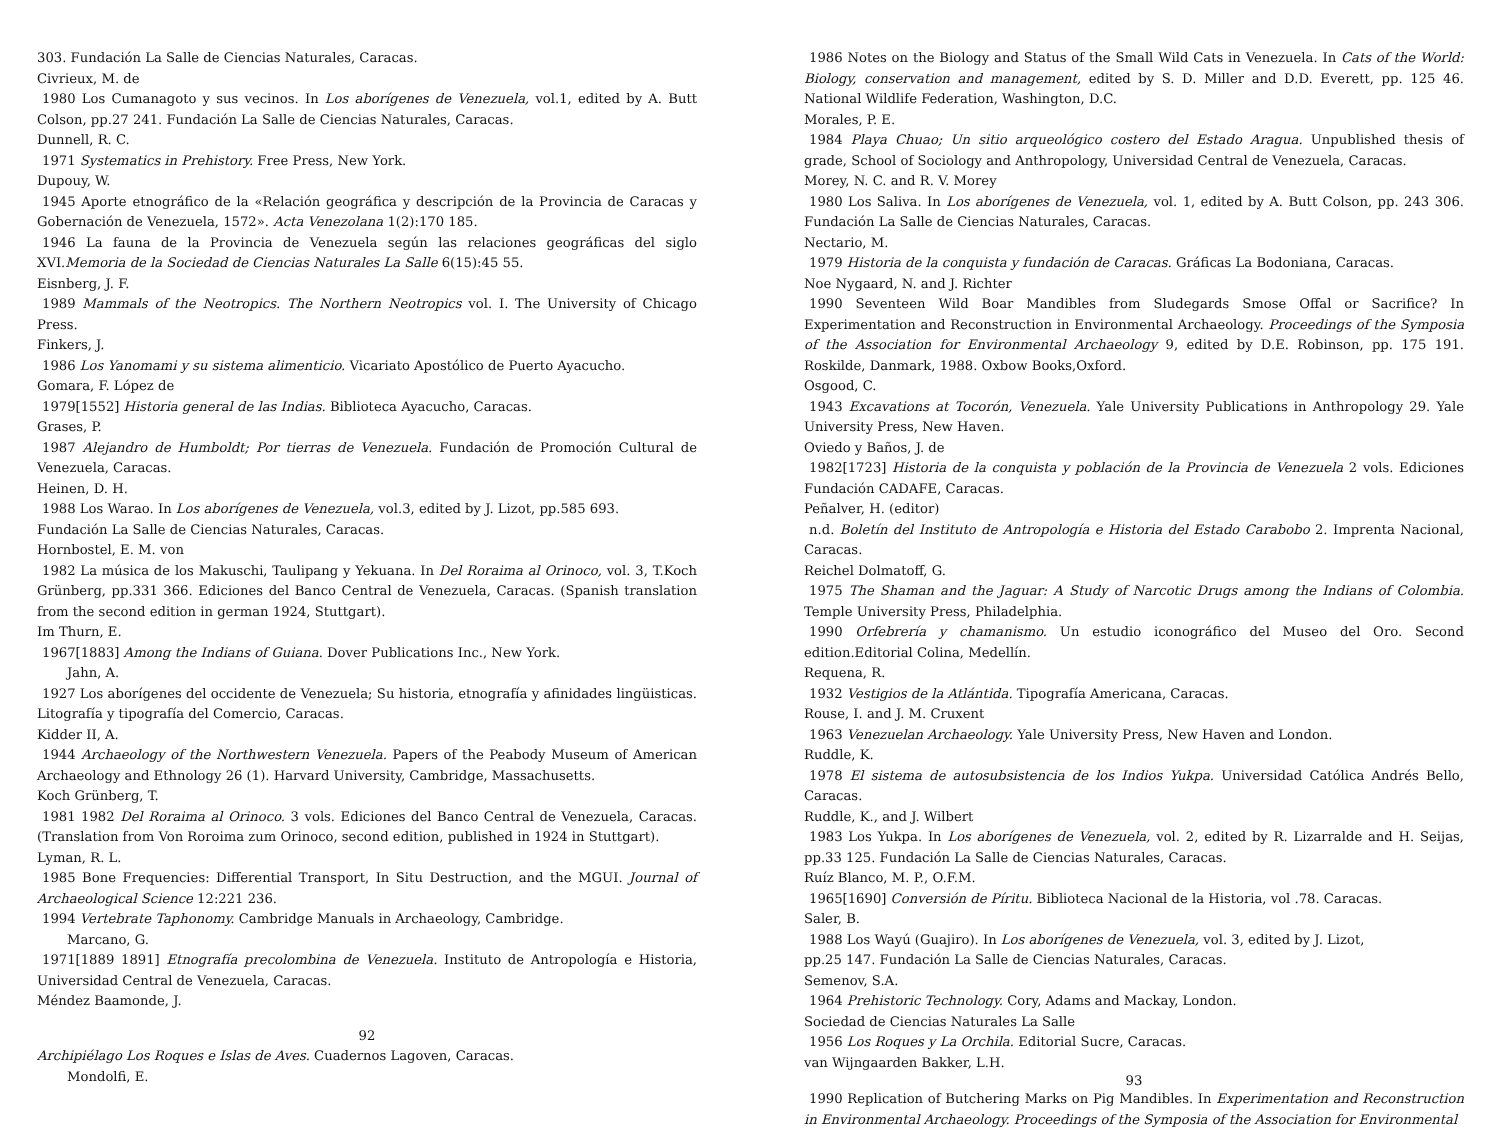303. Fundación La Salle de Ciencias Naturales, Caracas.
Civrieux, M. de
1980 Los Cumanagoto y sus vecinos. In Los aborígenes de Venezuela, vol.1, edited by A. Butt Colson, pp.27 241. Fundación La Salle de Ciencias Naturales, Caracas.
Dunnell, R. C.
1971 Systematics in Prehistory. Free Press, New York.
Dupouy, W.
1945 Aporte etnográfico de la «Relación geográfica y descripción de la Provincia de Caracas y Gobernación de Venezuela, 1572». Acta Venezolana 1(2):170 185.
1946 La fauna de la Provincia de Venezuela según las relaciones geográficas del siglo XVI.Memoria de la Sociedad de Ciencias Naturales La Salle 6(15):45 55.
Eisnberg, J. F.
1989 Mammals of the Neotropics. The Northern Neotropics vol. I. The University of Chicago Press.
Finkers, J.
1986 Los Yanomami y su sistema alimenticio. Vicariato Apostólico de Puerto Ayacucho.
Gomara, F. López de
1979[1552] Historia general de las Indias. Biblioteca Ayacucho, Caracas.
Grases, P.
1987 Alejandro de Humboldt; Por tierras de Venezuela. Fundación de Promoción Cultural de Venezuela, Caracas.
Heinen, D. H.
1988 Los Warao. In Los aborígenes de Venezuela, vol.3, edited by J. Lizot, pp.585 693.
Fundación La Salle de Ciencias Naturales, Caracas.
Hornbostel, E. M. von
1982 La música de los Makuschi, Taulipang y Yekuana. In Del Roraima al Orinoco, vol. 3, T.Koch Grünberg, pp.331 366. Ediciones del Banco Central de Venezuela, Caracas. (Spanish translation from the second edition in german 1924, Stuttgart).
Im Thurn, E.
1967[1883] Among the Indians of Guiana. Dover Publications Inc., New York.
Jahn, A.
1927 Los aborígenes del occidente de Venezuela; Su historia, etnografía y afinidades lingüisticas. Litografía y tipografía del Comercio, Caracas.
Kidder II, A.
1944 Archaeology of the Northwestern Venezuela. Papers of the Peabody Museum of American Archaeology and Ethnology 26 (1). Harvard University, Cambridge, Massachusetts.
Koch Grünberg, T.
1981 1982 Del Roraima al Orinoco. 3 vols. Ediciones del Banco Central de Venezuela, Caracas. (Translation from Von Roroima zum Orinoco, second edition, published in 1924 in Stuttgart).
Lyman, R. L.
1985 Bone Frequencies: Differential Transport, In Situ Destruction, and the MGUI. Journal of Archaeological Science 12:221 236.
1994 Vertebrate Taphonomy. Cambridge Manuals in Archaeology, Cambridge.
Marcano, G.
1971[1889 1891] Etnografía precolombina de Venezuela. Instituto de Antropología e Historia, Universidad Central de Venezuela, Caracas.
Méndez Baamonde, J.
92
Archipiélago Los Roques e Islas de Aves. Cuadernos Lagoven, Caracas.
Mondolfi, E.
1986 Notes on the Biology and Status of the Small Wild Cats in Venezuela. In Cats of the World: Biology, conservation and management, edited by S. D. Miller and D.D. Everett, pp. 125 46. National Wildlife Federation, Washington, D.C.
Morales, P. E.
1984 Playa Chuao; Un sitio arqueológico costero del Estado Aragua. Unpublished thesis of grade, School of Sociology and Anthropology, Universidad Central de Venezuela, Caracas.
Morey, N. C. and R. V. Morey
1980 Los Saliva. In Los aborígenes de Venezuela, vol. 1, edited by A. Butt Colson, pp. 243 306. Fundación La Salle de Ciencias Naturales, Caracas.
Nectario, M.
1979 Historia de la conquista y fundación de Caracas. Gráficas La Bodoniana, Caracas.
Noe Nygaard, N. and J. Richter
1990 Seventeen Wild Boar Mandibles from Sludegards Smose Offal or Sacrifice? In Experimentation and Reconstruction in Environmental Archaeology. Proceedings of the Symposia of the Association for Environmental Archaeology 9, edited by D.E. Robinson, pp. 175 191. Roskilde, Danmark, 1988. Oxbow Books,Oxford.
Osgood, C.
1943 Excavations at Tocorón, Venezuela. Yale University Publications in Anthropology 29. Yale University Press, New Haven.
Oviedo y Baños, J. de
1982[1723] Historia de la conquista y población de la Provincia de Venezuela 2 vols. Ediciones Fundación CADAFE, Caracas.
Peñalver, H. (editor)
n.d. Boletín del Instituto de Antropología e Historia del Estado Carabobo 2. Imprenta Nacional, Caracas.
Reichel Dolmatoff, G.
1975 The Shaman and the Jaguar: A Study of Narcotic Drugs among the Indians of Colombia. Temple University Press, Philadelphia.
1990 Orfebrería y chamanismo. Un estudio iconográfico del Museo del Oro. Second edition.Editorial Colina, Medellín.
Requena, R.
1932 Vestigios de la Atlántida. Tipografía Americana, Caracas.
Rouse, I. and J. M. Cruxent
1963 Venezuelan Archaeology. Yale University Press, New Haven and London.
Ruddle, K.
1978 El sistema de autosubsistencia de los Indios Yukpa. Universidad Católica Andrés Bello, Caracas.
Ruddle, K., and J. Wilbert
1983 Los Yukpa. In Los aborígenes de Venezuela, vol. 2, edited by R. Lizarralde and H. Seijas, pp.33 125. Fundación La Salle de Ciencias Naturales, Caracas.
Ruíz Blanco, M. P., O.F.M.
1965[1690] Conversión de Píritu. Biblioteca Nacional de la Historia, vol .78. Caracas.
Saler, B.
1988 Los Wayú (Guajiro). In Los aborígenes de Venezuela, vol. 3, edited by J. Lizot,
pp.25 147. Fundación La Salle de Ciencias Naturales, Caracas.
Semenov, S.A.
1964 Prehistoric Technology. Cory, Adams and Mackay, London.
Sociedad de Ciencias Naturales La Salle
1956 Los Roques y La Orchila. Editorial Sucre, Caracas.
van Wijngaarden Bakker, L.H.
93
1990 Replication of Butchering Marks on Pig Mandibles. In Experimentation and Reconstruction in Environmental Archaeology. Proceedings of the Symposia of the Association for Environmental